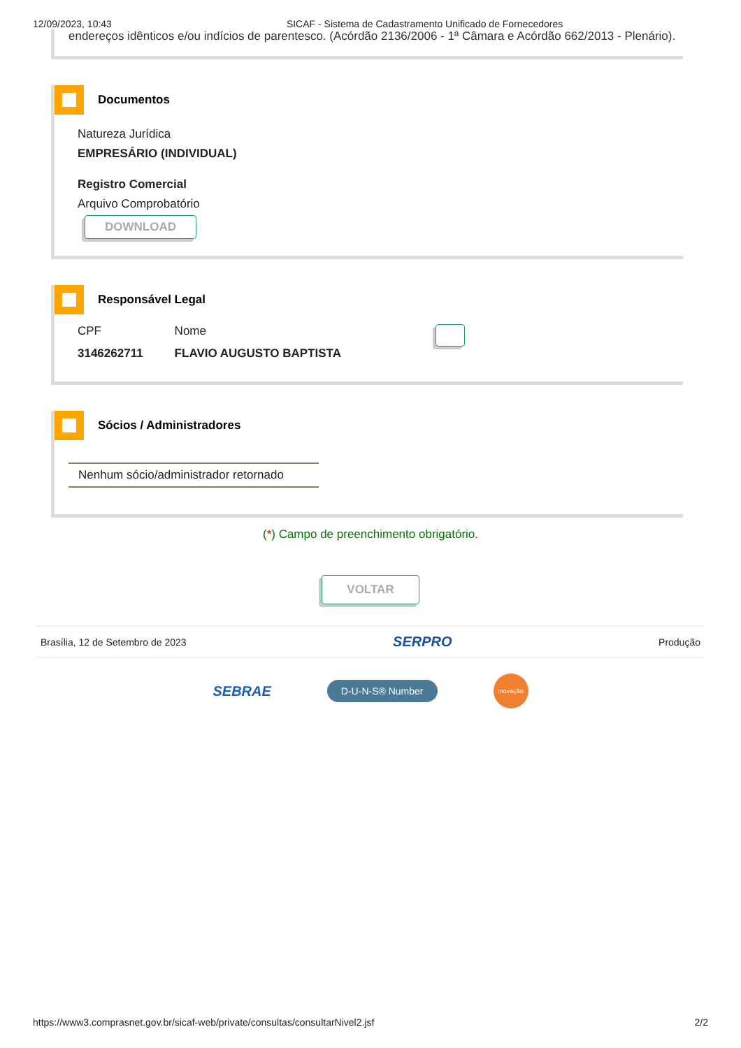12/09/2023, 10:43 SICAF - Sistema de Cadastramento Unificado de Fornecedores
endereços idênticos e/ou indícios de parentesco. (Acórdão 2136/2006 - 1ª Câmara e Acórdão 662/2013 - Plenário).
Documentos
Natureza Jurídica
EMPRESÁRIO (INDIVIDUAL)
Registro Comercial
Arquivo Comprobatório
DOWNLOAD
Responsável Legal
CPF
3146262711
Nome
FLAVIO AUGUSTO BAPTISTA
Sócios / Administradores
Nenhum sócio/administrador retornado
(*) Campo de preenchimento obrigatório.
VOLTAR
Brasília, 12 de Setembro de 2023 SERPRO Produção
SEBRAE D-U-N-S® Number Inovação
https://www3.comprasnet.gov.br/sicaf-web/private/consultas/consultarNivel2.jsf 2/2